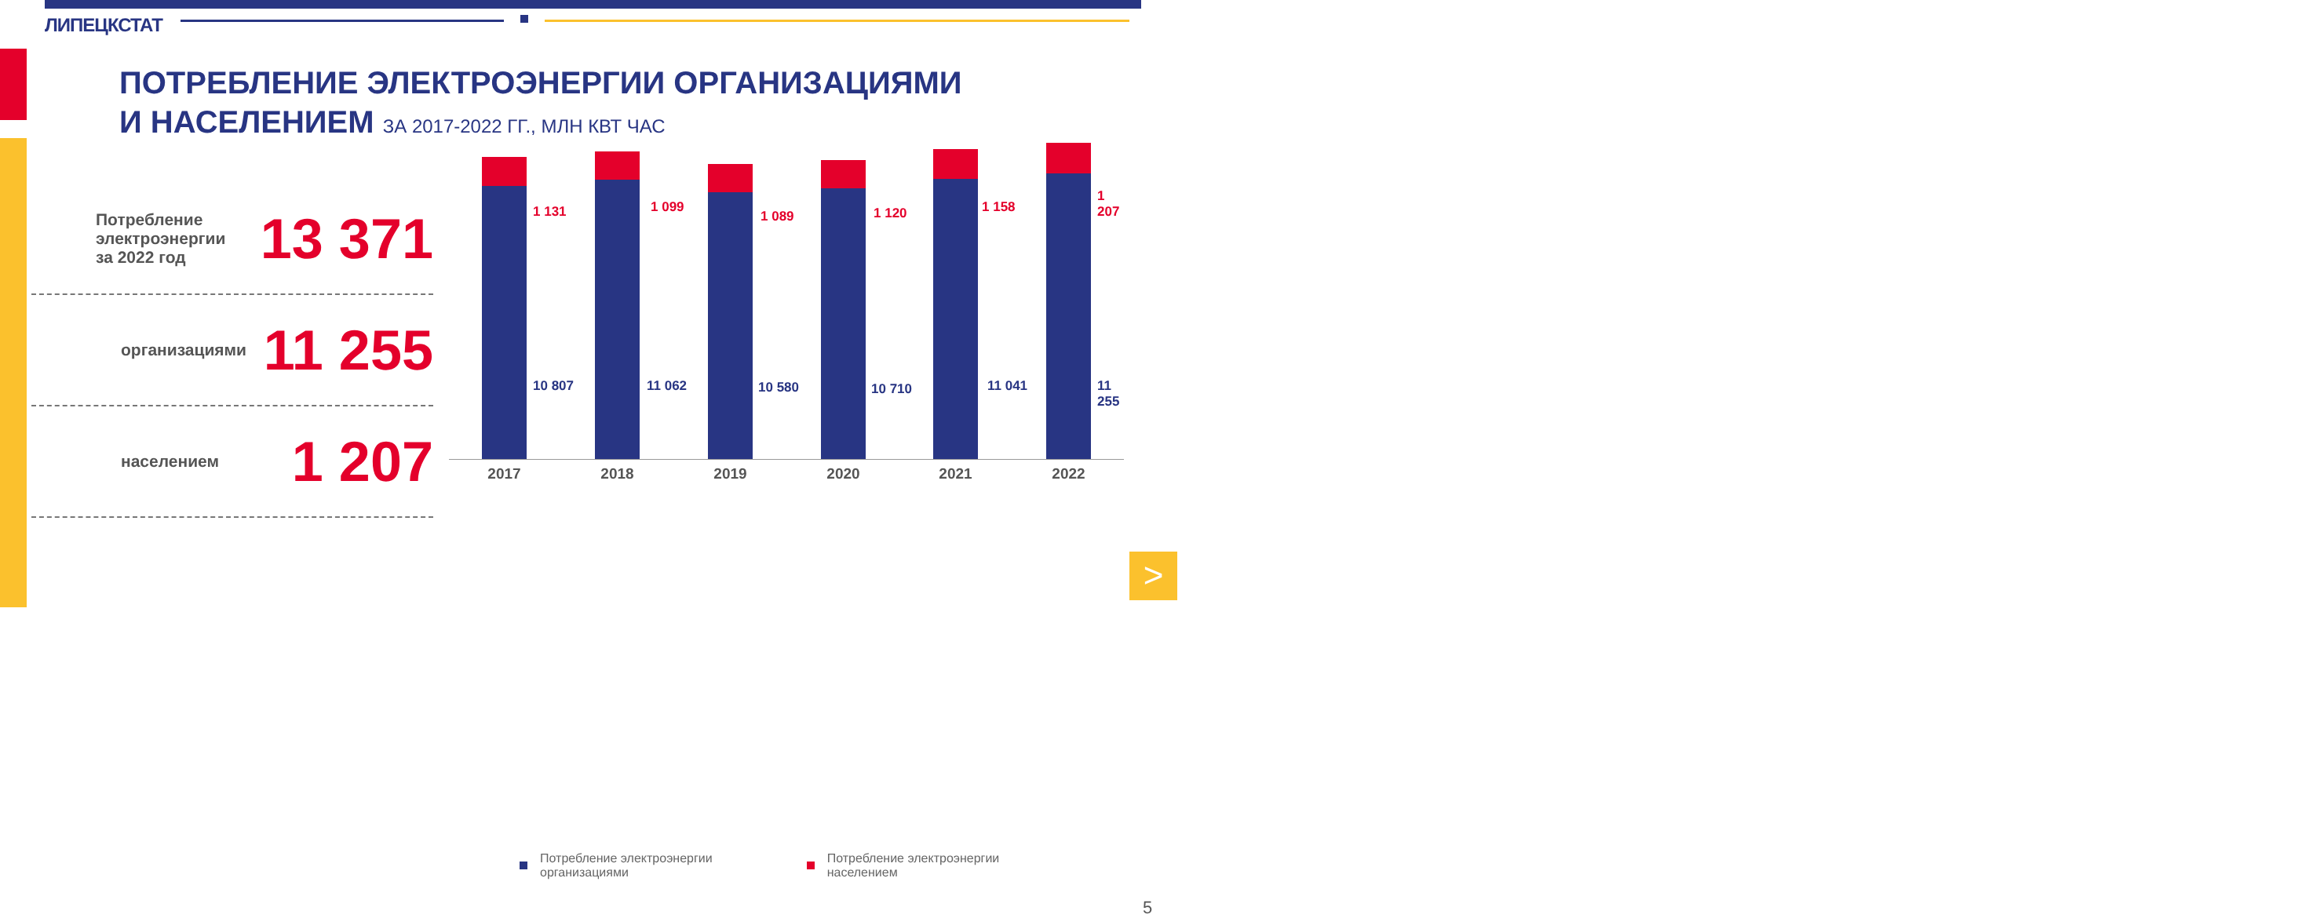>
ЛИПЕЦКСТАТ
ПОТРЕБЛЕНИЕ ЭЛЕКТРОЭНЕРГИИ ОРГАНИЗАЦИЯМИ
И НАСЕЛЕНИЕМ ЗА 2017-2022 ГГ., МЛН КВТ ЧАС
Потребление
электроэнергии
за 2022 год
13 371
организациями
11 255
населением
1 207
1 131
10 807
2017
1 099
11 062
2018
1 089
10 580
2019
1 120
10 710
2020
1 158
11 041
2021
1 207
11 255
2022
Потребление электроэнергии
организациями
Потребление электроэнергии
населением
5